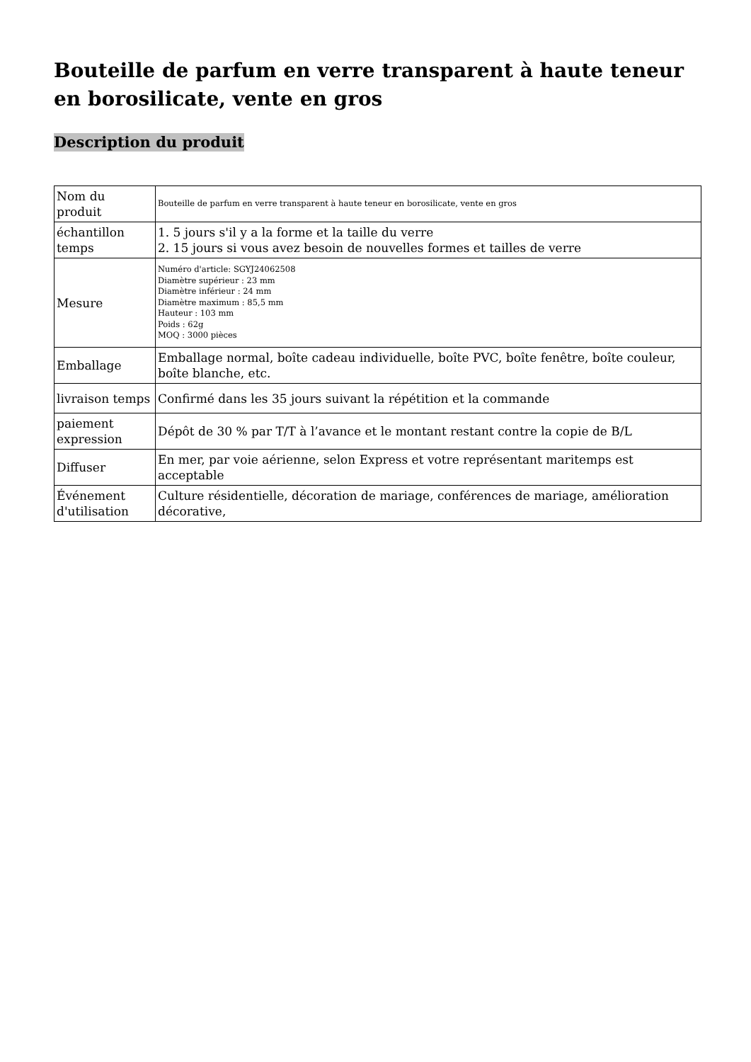Bouteille de parfum en verre transparent à haute teneur en borosilicate, vente en gros
Description du produit
| Nom du produit | Bouteille de parfum en verre transparent à haute teneur en borosilicate, vente en gros |
| échantillon temps | 1. 5 jours s'il y a la forme et la taille du verre 2. 15 jours si vous avez besoin de nouvelles formes et tailles de verre |
| Mesure | Numéro d'article: SGYJ24062508 Diamètre supérieur : 23 mm Diamètre inférieur : 24 mm Diamètre maximum : 85,5 mm Hauteur : 103 mm Poids : 62g MOQ : 3000 pièces |
| Emballage | Emballage normal, boîte cadeau individuelle, boîte PVC, boîte fenêtre, boîte couleur, boîte blanche, etc. |
| livraison temps | Confirmé dans les 35 jours suivant la répétition et la commande |
| paiement expression | Dépôt de 30 % par T/T à l’avance et le montant restant contre la copie de B/L |
| Diffuser | En mer, par voie aérienne, selon Express et votre représentant maritemps est acceptable |
| Événement d'utilisation | Culture résidentielle, décoration de mariage, conférences de mariage, amélioration décorative, |